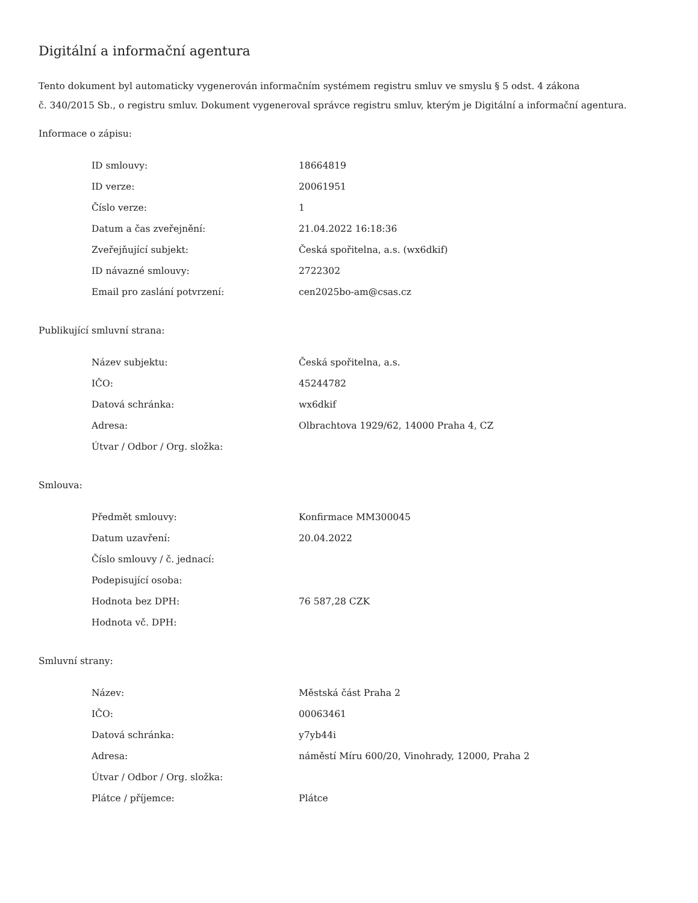Digitální a informační agentura
Tento dokument byl automaticky vygenerován informačním systémem registru smluv ve smyslu § 5 odst. 4 zákona
č. 340/2015 Sb., o registru smluv. Dokument vygeneroval správce registru smluv, kterým je Digitální a informační agentura.
Informace o zápisu:
| ID smlouvy: | 18664819 |
| ID verze: | 20061951 |
| Číslo verze: | 1 |
| Datum a čas zveřejnění: | 21.04.2022 16:18:36 |
| Zveřejňující subjekt: | Česká spořitelna, a.s. (wx6dkif) |
| ID návazné smlouvy: | 2722302 |
| Email pro zaslání potvrzení: | cen2025bo-am@csas.cz |
Publikující smluvní strana:
| Název subjektu: | Česká spořitelna, a.s. |
| IČO: | 45244782 |
| Datová schránka: | wx6dkif |
| Adresa: | Olbrachtova 1929/62, 14000 Praha 4, CZ |
| Útvar / Odbor / Org. složka: | |
Smlouva:
| Předmět smlouvy: | Konfirmace MM300045 |
| Datum uzavření: | 20.04.2022 |
| Číslo smlouvy / č. jednací: | |
| Podepisující osoba: | |
| Hodnota bez DPH: | 76 587,28 CZK |
| Hodnota vč. DPH: | |
Smluvní strany:
| Název: | Městská část Praha 2 |
| IČO: | 00063461 |
| Datová schránka: | y7yb44i |
| Adresa: | náměstí Míru 600/20, Vinohrady, 12000, Praha 2 |
| Útvar / Odbor / Org. složka: | |
| Plátce / příjemce: | Plátce |